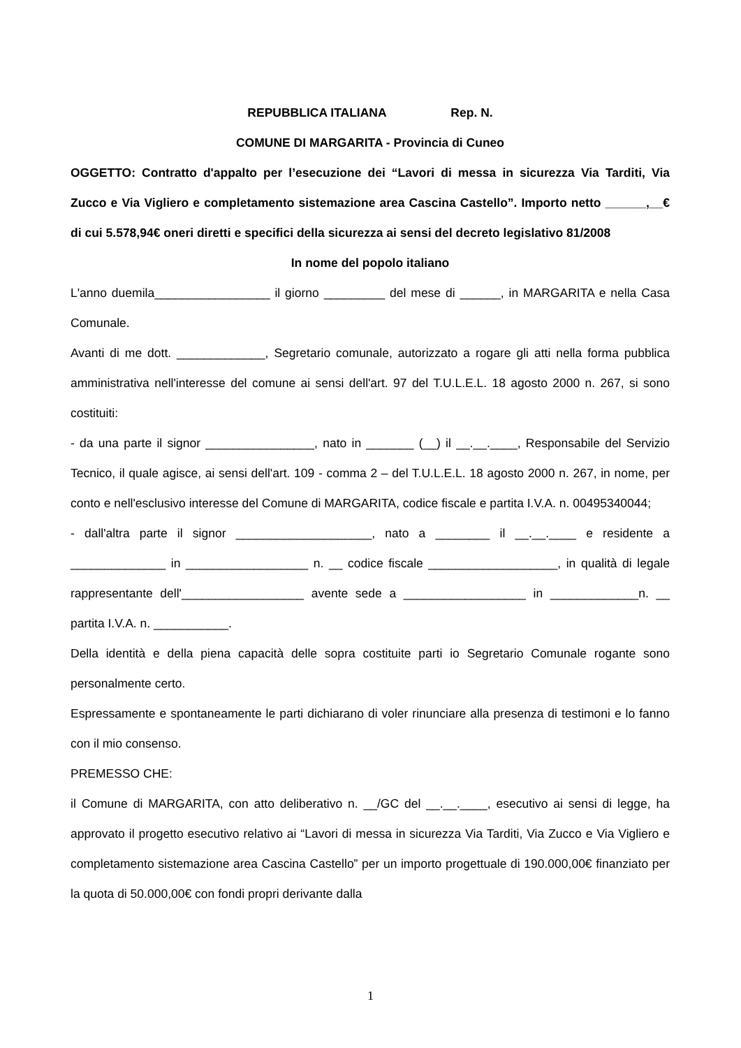REPUBBLICA ITALIANA Rep. N.
COMUNE DI MARGARITA - Provincia di Cuneo
OGGETTO: Contratto d'appalto per l’esecuzione dei “Lavori di messa in sicurezza Via Tarditi, Via Zucco e Via Vigliero e completamento sistemazione area Cascina Castello”. Importo netto ______,__€ di cui 5.578,94€ oneri diretti e specifici della sicurezza ai sensi del decreto legislativo 81/2008
In nome del popolo italiano
L'anno duemila_________________ il giorno _________ del mese di ______, in MARGARITA e nella Casa Comunale.
Avanti di me dott. _____________, Segretario comunale, autorizzato a rogare gli atti nella forma pubblica amministrativa nell'interesse del comune ai sensi dell'art. 97 del T.U.L.E.L. 18 agosto 2000 n. 267, si sono costituiti:
- da una parte il signor ________________, nato in _______ (__) il __.__.____, Responsabile del Servizio Tecnico, il quale agisce, ai sensi dell'art. 109 - comma 2 – del T.U.L.E.L. 18 agosto 2000 n. 267, in nome, per conto e nell'esclusivo interesse del Comune di MARGARITA, codice fiscale e partita I.V.A. n. 00495340044;
- dall'altra parte il signor ____________________, nato a ________ il __.__.____ e residente a ______________ in __________________ n. __ codice fiscale ___________________, in qualità di legale rappresentante dell'__________________ avente sede a __________________ in _____________n. __ partita I.V.A. n. ___________.
Della identità e della piena capacità delle sopra costituite parti io Segretario Comunale rogante sono personalmente certo.
Espressamente e spontaneamente le parti dichiarano di voler rinunciare alla presenza di testimoni e lo fanno con il mio consenso.
PREMESSO CHE:
il Comune di MARGARITA, con atto deliberativo n. __/GC del __.__.____, esecutivo ai sensi di legge, ha approvato il progetto esecutivo relativo ai “Lavori di messa in sicurezza Via Tarditi, Via Zucco e Via Vigliero e completamento sistemazione area Cascina Castello” per un importo progettuale di 190.000,00€ finanziato per la quota di 50.000,00€ con fondi propri derivante dalla
1